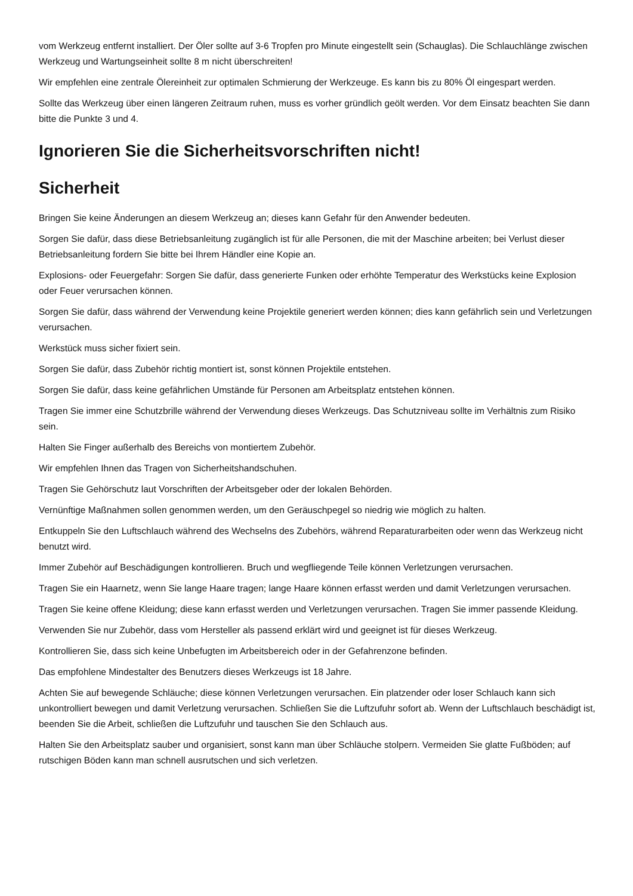vom Werkzeug entfernt installiert. Der Öler sollte auf 3-6 Tropfen pro Minute eingestellt sein (Schauglas). Die Schlauchlänge zwischen Werkzeug und Wartungseinheit sollte 8 m nicht überschreiten!
Wir empfehlen eine zentrale Ölereinheit zur optimalen Schmierung der Werkzeuge. Es kann bis zu 80% Öl eingespart werden.
Sollte das Werkzeug über einen längeren Zeitraum ruhen, muss es vorher gründlich geölt werden. Vor dem Einsatz beachten Sie dann bitte die Punkte 3 und 4.
Ignorieren Sie die Sicherheitsvorschriften nicht!
Sicherheit
Bringen Sie keine Änderungen an diesem Werkzeug an; dieses kann Gefahr für den Anwender bedeuten.
Sorgen Sie dafür, dass diese Betriebsanleitung zugänglich ist für alle Personen, die mit der Maschine arbeiten; bei Verlust dieser Betriebsanleitung fordern Sie bitte bei Ihrem Händler eine Kopie an.
Explosions- oder Feuergefahr: Sorgen Sie dafür, dass generierte Funken oder erhöhte Temperatur des Werkstücks keine Explosion oder Feuer verursachen können.
Sorgen Sie dafür, dass während der Verwendung keine Projektile generiert werden können; dies kann gefährlich sein und Verletzungen verursachen.
Werkstück muss sicher fixiert sein.
Sorgen Sie dafür, dass Zubehör richtig montiert ist, sonst können Projektile entstehen.
Sorgen Sie dafür, dass keine gefährlichen Umstände für Personen am Arbeitsplatz entstehen können.
Tragen Sie immer eine Schutzbrille während der Verwendung dieses Werkzeugs. Das Schutzniveau sollte im Verhältnis zum Risiko sein.
Halten Sie Finger außerhalb des Bereichs von montiertem Zubehör.
Wir empfehlen Ihnen das Tragen von Sicherheitshandschuhen.
Tragen Sie Gehörschutz laut Vorschriften der Arbeitsgeber oder der lokalen Behörden.
Vernünftige Maßnahmen sollen genommen werden, um den Geräuschpegel so niedrig wie möglich zu halten.
Entkuppeln Sie den Luftschlauch während des Wechselns des Zubehörs, während Reparaturarbeiten oder wenn das Werkzeug nicht benutzt wird.
Immer Zubehör auf Beschädigungen kontrollieren. Bruch und wegfliegende Teile können Verletzungen verursachen.
Tragen Sie ein Haarnetz, wenn Sie lange Haare tragen; lange Haare können erfasst werden und damit Verletzungen verursachen.
Tragen Sie keine offene Kleidung; diese kann erfasst werden und Verletzungen verursachen. Tragen Sie immer passende Kleidung.
Verwenden Sie nur Zubehör, dass vom Hersteller als passend erklärt wird und geeignet ist für dieses Werkzeug.
Kontrollieren Sie, dass sich keine Unbefugten im Arbeitsbereich oder in der Gefahrenzone befinden.
Das empfohlene Mindestalter des Benutzers dieses Werkzeugs ist 18 Jahre.
Achten Sie auf bewegende Schläuche; diese können Verletzungen verursachen. Ein platzender oder loser Schlauch kann sich unkontrolliert bewegen und damit Verletzung verursachen. Schließen Sie die Luftzufuhr sofort ab. Wenn der Luftschlauch beschädigt ist, beenden Sie die Arbeit, schließen die Luftzufuhr und tauschen Sie den Schlauch aus.
Halten Sie den Arbeitsplatz sauber und organisiert, sonst kann man über Schläuche stolpern. Vermeiden Sie glatte Fußböden; auf rutschigen Böden kann man schnell ausrutschen und sich verletzen.